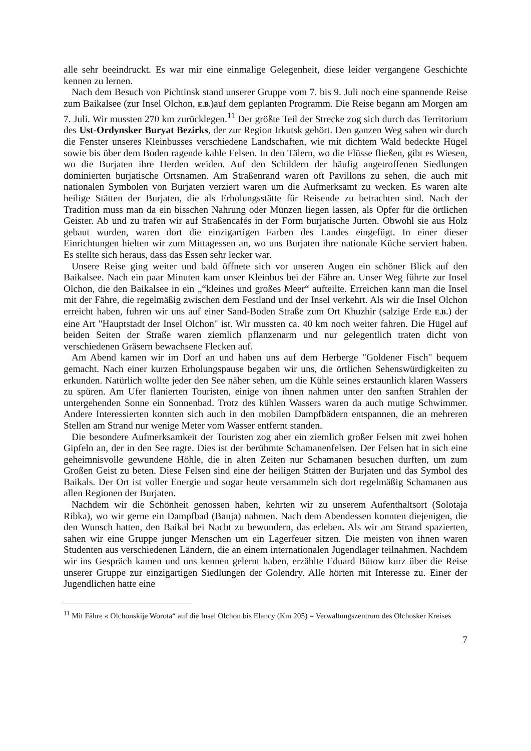alle sehr beeindruckt. Es war mir eine einmalige Gelegenheit, diese leider vergangene Geschichte kennen zu lernen.
Nach dem Besuch von Pichtinsk stand unserer Gruppe vom 7. bis 9. Juli noch eine spannende Reise zum Baikalsee (zur Insel Olchon, E.B.)auf dem geplanten Programm. Die Reise begann am Morgen am 7. Juli. Wir mussten 270 km zurücklegen.<sup>11</sup> Der größte Teil der Strecke zog sich durch das Territorium des Ust-Ordynsker Buryat Bezirks, der zur Region Irkutsk gehört. Den ganzen Weg sahen wir durch die Fenster unseres Kleinbusses verschiedene Landschaften, wie mit dichtem Wald bedeckte Hügel sowie bis über dem Boden ragende kahle Felsen. In den Tälern, wo die Flüsse fließen, gibt es Wiesen, wo die Burjaten ihre Herden weiden. Auf den Schildern der häufig angetroffenen Siedlungen dominierten burjatische Ortsnamen. Am Straßenrand waren oft Pavillons zu sehen, die auch mit nationalen Symbolen von Burjaten verziert waren um die Aufmerksamt zu wecken. Es waren alte heilige Stätten der Burjaten, die als Erholungsstätte für Reisende zu betrachten sind. Nach der Tradition muss man da ein bisschen Nahrung oder Münzen liegen lassen, als Opfer für die örtlichen Geister. Ab und zu trafen wir auf Straßencafés in der Form burjatische Jurten. Obwohl sie aus Holz gebaut wurden, waren dort die einzigartigen Farben des Landes eingefügt. In einer dieser Einrichtungen hielten wir zum Mittagessen an, wo uns Burjaten ihre nationale Küche serviert haben. Es stellte sich heraus, dass das Essen sehr lecker war.
Unsere Reise ging weiter und bald öffnete sich vor unseren Augen ein schöner Blick auf den Baikalsee. Nach ein paar Minuten kam unser Kleinbus bei der Fähre an. Unser Weg führte zur Insel Olchon, die den Baikalsee in ein „“kleines und großes Meer“ aufteilte. Erreichen kann man die Insel mit der Fähre, die regelmäßig zwischen dem Festland und der Insel verkehrt. Als wir die Insel Olchon erreicht haben, fuhren wir uns auf einer Sand-Boden Straße zum Ort Khuzhir (salzige Erde E.B.) der eine Art "Hauptstadt der Insel Olchon" ist. Wir mussten ca. 40 km noch weiter fahren. Die Hügel auf beiden Seiten der Straße waren ziemlich pflanzenarm und nur gelegentlich traten dicht von verschiedenen Gräsern bewachsene Flecken auf.
Am Abend kamen wir im Dorf an und haben uns auf dem Herberge "Goldener Fisch" bequem gemacht. Nach einer kurzen Erholungspause begaben wir uns, die örtlichen Sehenswürdigkeiten zu erkunden. Natürlich wollte jeder den See näher sehen, um die Kühle seines erstaunlich klaren Wassers zu spüren. Am Ufer flanierten Touristen, einige von ihnen nahmen unter den sanften Strahlen der untergehenden Sonne ein Sonnenbad. Trotz des kühlen Wassers waren da auch mutige Schwimmer. Andere Interessierten konnten sich auch in den mobilen Dampfbädern entspannen, die an mehreren Stellen am Strand nur wenige Meter vom Wasser entfernt standen.
Die besondere Aufmerksamkeit der Touristen zog aber ein ziemlich großer Felsen mit zwei hohen Gipfeln an, der in den See ragte. Dies ist der berühmte Schamanenfelsen. Der Felsen hat in sich eine geheimnisvolle gewundene Höhle, die in alten Zeiten nur Schamanen besuchen durften, um zum Großen Geist zu beten. Diese Felsen sind eine der heiligen Stätten der Burjaten und das Symbol des Baikals. Der Ort ist voller Energie und sogar heute versammeln sich dort regelmäßig Schamanen aus allen Regionen der Burjaten.
Nachdem wir die Schönheit genossen haben, kehrten wir zu unserem Aufenthaltsort (Solotaja Ribka), wo wir gerne ein Dampfbad (Banja) nahmen. Nach dem Abendessen konnten diejenigen, die den Wunsch hatten, den Baikal bei Nacht zu bewundern, das erleben. Als wir am Strand spazierten, sahen wir eine Gruppe junger Menschen um ein Lagerfeuer sitzen. Die meisten von ihnen waren Studenten aus verschiedenen Ländern, die an einem internationalen Jugendlager teilnahmen. Nachdem wir ins Gespräch kamen und uns kennen gelernt haben, erzählte Eduard Bütow kurz über die Reise unserer Gruppe zur einzigartigen Siedlungen der Golendry. Alle hörten mit Interesse zu. Einer der Jugendlichen hatte eine
<sup>11</sup> Mit Fähre « Olchonskije Worota“ auf die Insel Olchon bis Elancy (Km 205) = Verwaltungszentrum des Olchosker Kreises
7